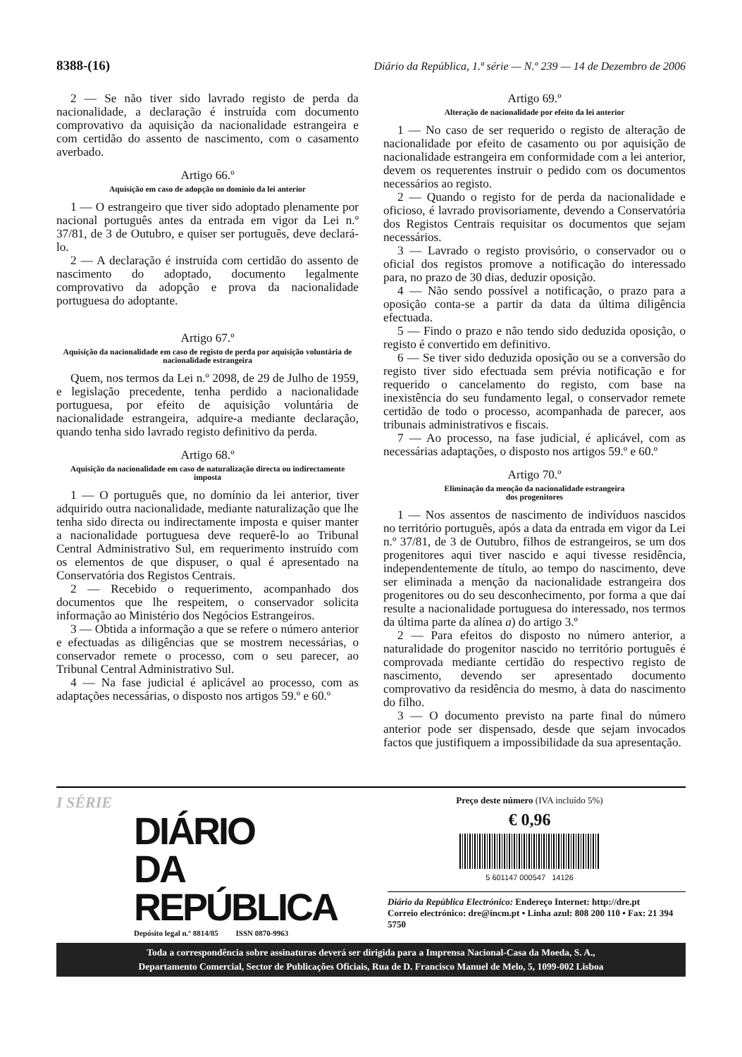8388-(16) Diário da República, 1.ª série — N.º 239 — 14 de Dezembro de 2006
2 — Se não tiver sido lavrado registo de perda da nacionalidade, a declaração é instruída com documento comprovativo da aquisição da nacionalidade estrangeira e com certidão do assento de nascimento, com o casamento averbado.
Artigo 66.º
Aquisição em caso de adopção no domínio da lei anterior
1 — O estrangeiro que tiver sido adoptado plenamente por nacional português antes da entrada em vigor da Lei n.º 37/81, de 3 de Outubro, e quiser ser português, deve declará-lo.
2 — A declaração é instruída com certidão do assento de nascimento do adoptado, documento legalmente comprovativo da adopção e prova da nacionalidade portuguesa do adoptante.
Artigo 67.º
Aquisição da nacionalidade em caso de registo de perda por aquisição voluntária de nacionalidade estrangeira
Quem, nos termos da Lei n.º 2098, de 29 de Julho de 1959, e legislação precedente, tenha perdido a nacionalidade portuguesa, por efeito de aquisição voluntária de nacionalidade estrangeira, adquire-a mediante declaração, quando tenha sido lavrado registo definitivo da perda.
Artigo 68.º
Aquisição da nacionalidade em caso de naturalização directa ou indirectamente imposta
1 — O português que, no domínio da lei anterior, tiver adquirido outra nacionalidade, mediante naturalização que lhe tenha sido directa ou indirectamente imposta e quiser manter a nacionalidade portuguesa deve requerê-lo ao Tribunal Central Administrativo Sul, em requerimento instruído com os elementos de que dispuser, o qual é apresentado na Conservatória dos Registos Centrais.
2 — Recebido o requerimento, acompanhado dos documentos que lhe respeitem, o conservador solicita informação ao Ministério dos Negócios Estrangeiros.
3 — Obtida a informação a que se refere o número anterior e efectuadas as diligências que se mostrem necessárias, o conservador remete o processo, com o seu parecer, ao Tribunal Central Administrativo Sul.
4 — Na fase judicial é aplicável ao processo, com as adaptações necessárias, o disposto nos artigos 59.º e 60.º
Artigo 69.º
Alteração de nacionalidade por efeito da lei anterior
1 — No caso de ser requerido o registo de alteração de nacionalidade por efeito de casamento ou por aquisição de nacionalidade estrangeira em conformidade com a lei anterior, devem os requerentes instruir o pedido com os documentos necessários ao registo.
2 — Quando o registo for de perda da nacionalidade e oficioso, é lavrado provisoriamente, devendo a Conservatória dos Registos Centrais requisitar os documentos que sejam necessários.
3 — Lavrado o registo provisório, o conservador ou o oficial dos registos promove a notificação do interessado para, no prazo de 30 dias, deduzir oposição.
4 — Não sendo possível a notificação, o prazo para a oposição conta-se a partir da data da última diligência efectuada.
5 — Findo o prazo e não tendo sido deduzida oposição, o registo é convertido em definitivo.
6 — Se tiver sido deduzida oposição ou se a conversão do registo tiver sido efectuada sem prévia notificação e for requerido o cancelamento do registo, com base na inexistência do seu fundamento legal, o conservador remete certidão de todo o processo, acompanhada de parecer, aos tribunais administrativos e fiscais.
7 — Ao processo, na fase judicial, é aplicável, com as necessárias adaptações, o disposto nos artigos 59.º e 60.º
Artigo 70.º
Eliminação da menção da nacionalidade estrangeira
dos progenitores
1 — Nos assentos de nascimento de indivíduos nascidos no território português, após a data da entrada em vigor da Lei n.º 37/81, de 3 de Outubro, filhos de estrangeiros, se um dos progenitores aqui tiver nascido e aqui tivesse residência, independentemente de título, ao tempo do nascimento, deve ser eliminada a menção da nacionalidade estrangeira dos progenitores ou do seu desconhecimento, por forma a que daí resulte a nacionalidade portuguesa do interessado, nos termos da última parte da alínea a) do artigo 3.º
2 — Para efeitos do disposto no número anterior, a naturalidade do progenitor nascido no território português é comprovada mediante certidão do respectivo registo de nascimento, devendo ser apresentado documento comprovativo da residência do mesmo, à data do nascimento do filho.
3 — O documento previsto na parte final do número anterior pode ser dispensado, desde que sejam invocados factos que justifiquem a impossibilidade da sua apresentação.
I SÉRIE
DIÁRIO
DA REPÚBLICA
Depósito legal n.º 8814/85 ISSN 0870-9963
Preço deste número (IVA incluído 5%)
€ 0,96
5 601147 000547 14126
Diário da República Electrónico: Endereço Internet: http://dre.pt
Correio electrónico: dre@incm.pt • Linha azul: 808 200 110 • Fax: 21 394 5750
Toda a correspondência sobre assinaturas deverá ser dirigida para a Imprensa Nacional-Casa da Moeda, S. A.,
Departamento Comercial, Sector de Publicações Oficiais, Rua de D. Francisco Manuel de Melo, 5, 1099-002 Lisboa